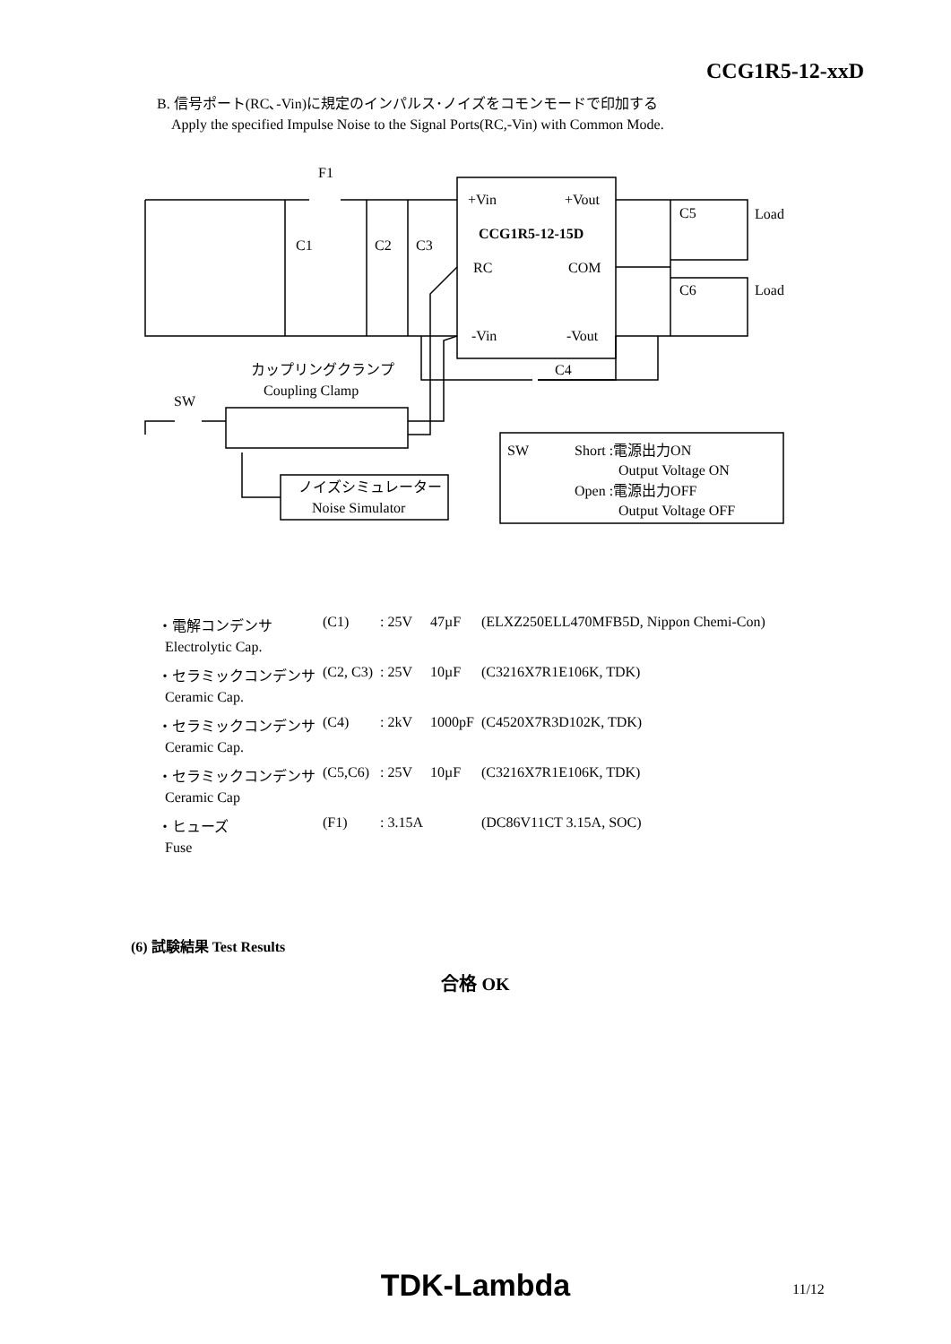CCG1R5-12-xxD
B. 信号ポート(RC､-Vin)に規定のインパルス･ノイズをコモンモードで印加する
Apply the specified Impulse Noise to the Signal Ports(RC,-Vin) with Common Mode.
F1
C1
C2
C3
+Vin
+Vout
CCG1R5-12-15D
RC
COM
-Vin
-Vout
C5
Load
C6
Load
C4
カップリングクランプ
Coupling Clamp
SW
ノイズシミュレーター
Noise Simulator
SW
Short :電源出力ON
Output Voltage ON
Open :電源出力OFF
Output Voltage OFF
| ・電解コンデンサ | (C1) | : 25V | 47µF | (ELXZ250ELL470MFB5D, Nippon Chemi-Con) |
| Electrolytic Cap. | | | | |
| ・セラミックコンデンサ | (C2, C3) | : 25V | 10µF | (C3216X7R1E106K, TDK) |
| Ceramic Cap. | | | | |
| ・セラミックコンデンサ | (C4) | : 2kV | 1000pF | (C4520X7R3D102K, TDK) |
| Ceramic Cap. | | | | |
| ・セラミックコンデンサ | (C5,C6) | : 25V | 10µF | (C3216X7R1E106K, TDK) |
| Ceramic Cap | | | | |
| ・ヒューズ | (F1) | : 3.15A | | (DC86V11CT 3.15A, SOC) |
| Fuse | | | | |
(6) 試験結果 Test Results
合格 OK
TDK-Lambda 11/12